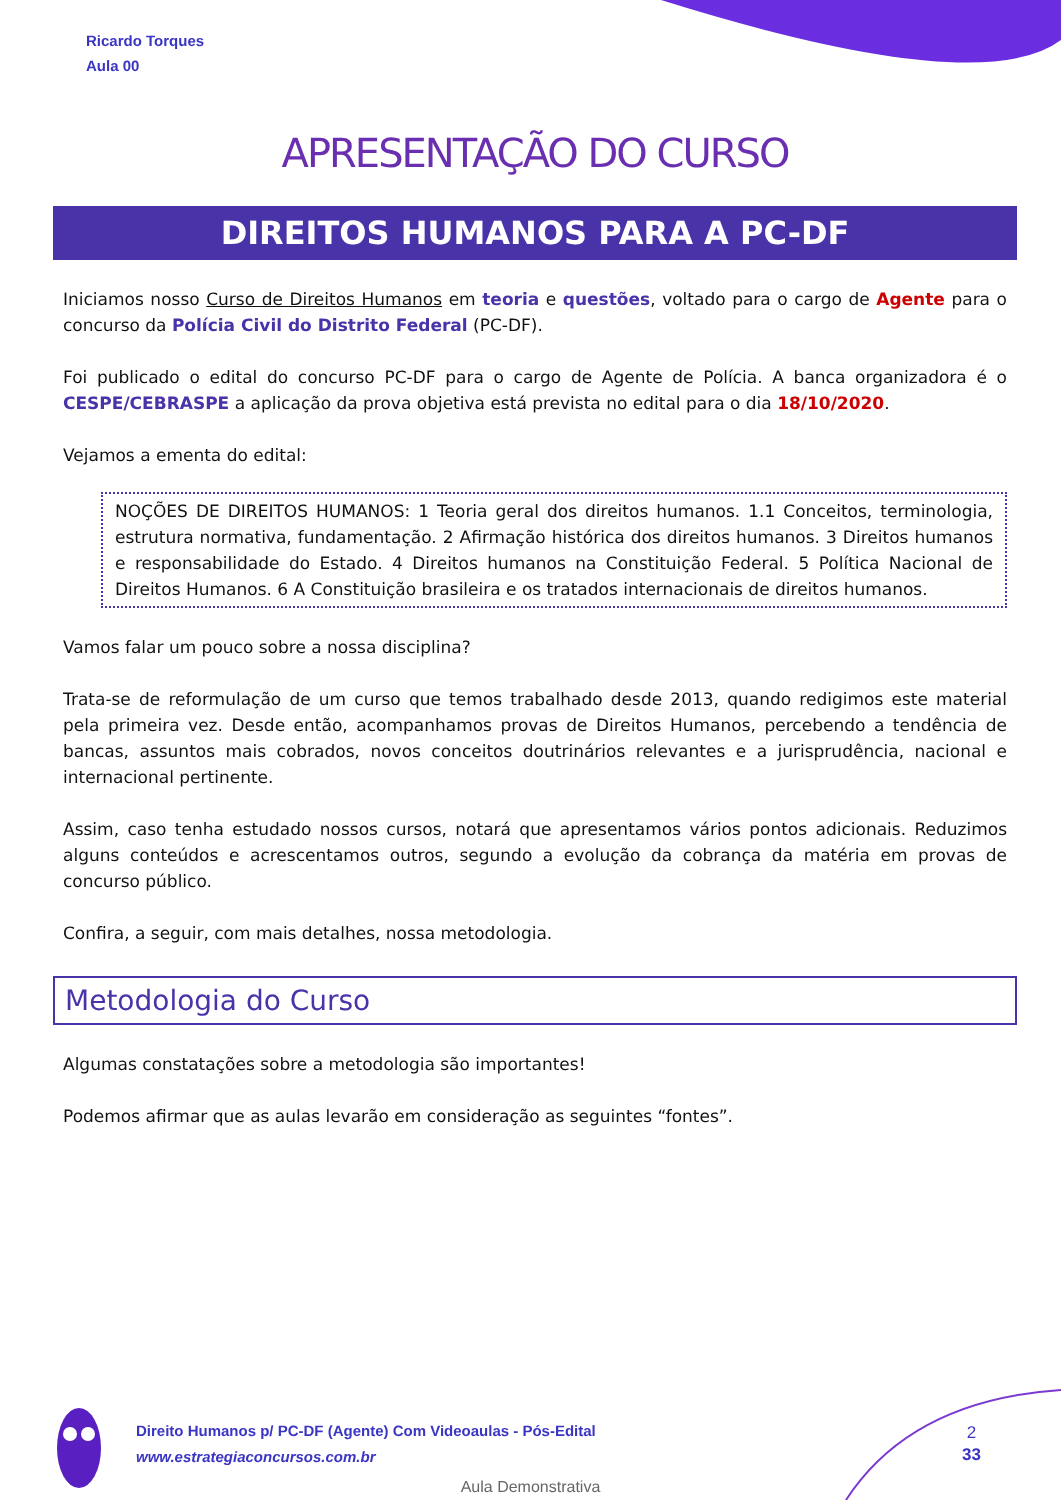Ricardo Torques
Aula 00
APRESENTAÇÃO DO CURSO
DIREITOS HUMANOS PARA A PC-DF
Iniciamos nosso Curso de Direitos Humanos em teoria e questões, voltado para o cargo de Agente para o concurso da Polícia Civil do Distrito Federal (PC-DF).
Foi publicado o edital do concurso PC-DF para o cargo de Agente de Polícia. A banca organizadora é o CESPE/CEBRASPE a aplicação da prova objetiva está prevista no edital para o dia 18/10/2020.
Vejamos a ementa do edital:
NOÇÕES DE DIREITOS HUMANOS: 1 Teoria geral dos direitos humanos. 1.1 Conceitos, terminologia, estrutura normativa, fundamentação. 2 Afirmação histórica dos direitos humanos. 3 Direitos humanos e responsabilidade do Estado. 4 Direitos humanos na Constituição Federal. 5 Política Nacional de Direitos Humanos. 6 A Constituição brasileira e os tratados internacionais de direitos humanos.
Vamos falar um pouco sobre a nossa disciplina?
Trata-se de reformulação de um curso que temos trabalhado desde 2013, quando redigimos este material pela primeira vez. Desde então, acompanhamos provas de Direitos Humanos, percebendo a tendência de bancas, assuntos mais cobrados, novos conceitos doutrinários relevantes e a jurisprudência, nacional e internacional pertinente.
Assim, caso tenha estudado nossos cursos, notará que apresentamos vários pontos adicionais. Reduzimos alguns conteúdos e acrescentamos outros, segundo a evolução da cobrança da matéria em provas de concurso público.
Confira, a seguir, com mais detalhes, nossa metodologia.
Metodologia do Curso
Algumas constatações sobre a metodologia são importantes!
Podemos afirmar que as aulas levarão em consideração as seguintes “fontes”.
Direito Humanos p/ PC-DF (Agente) Com Videoaulas - Pós-Edital
www.estrategiaconcursos.com.br
2
33
Aula Demonstrativa